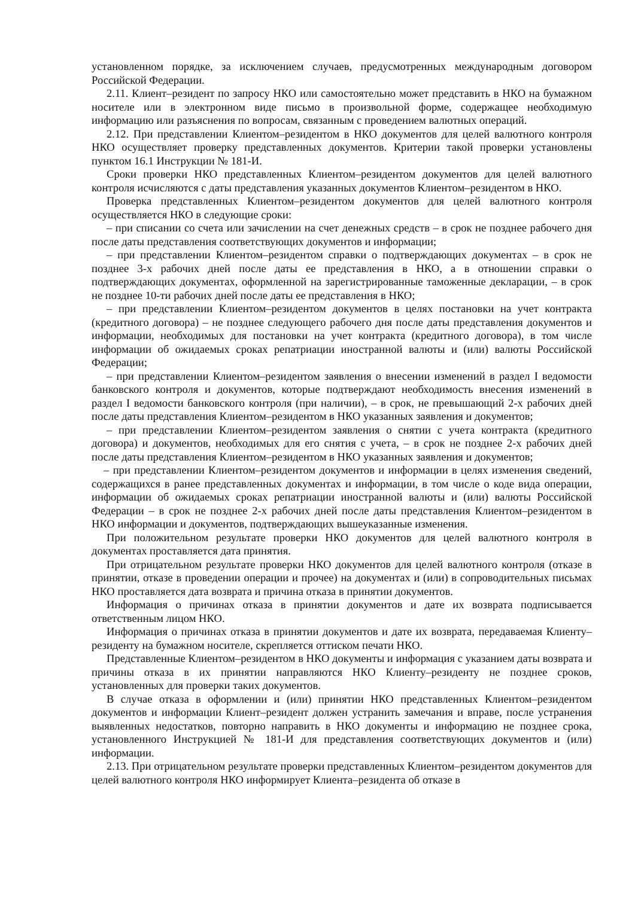установленном порядке, за исключением случаев, предусмотренных международным договором Российской Федерации.
2.11. Клиент–резидент по запросу НКО или самостоятельно может представить в НКО на бумажном носителе или в электронном виде письмо в произвольной форме, содержащее необходимую информацию или разъяснения по вопросам, связанным с проведением валютных операций.
2.12. При представлении Клиентом–резидентом в НКО документов для целей валютного контроля НКО осуществляет проверку представленных документов. Критерии такой проверки установлены пунктом 16.1 Инструкции № 181-И.
Сроки проверки НКО представленных Клиентом–резидентом документов для целей валютного контроля исчисляются с даты представления указанных документов Клиентом–резидентом в НКО.
Проверка представленных Клиентом–резидентом документов для целей валютного контроля осуществляется НКО в следующие сроки:
– при списании со счета или зачислении на счет денежных средств – в срок не позднее рабочего дня после даты представления соответствующих документов и информации;
– при представлении Клиентом–резидентом справки о подтверждающих документах – в срок не позднее 3-х рабочих дней после даты ее представления в НКО, а в отношении справки о подтверждающих документах, оформленной на зарегистрированные таможенные декларации, – в срок не позднее 10-ти рабочих дней после даты ее представления в НКО;
– при представлении Клиентом–резидентом документов в целях постановки на учет контракта (кредитного договора) – не позднее следующего рабочего дня после даты представления документов и информации, необходимых для постановки на учет контракта (кредитного договора), в том числе информации об ожидаемых сроках репатриации иностранной валюты и (или) валюты Российской Федерации;
– при представлении Клиентом–резидентом заявления о внесении изменений в раздел I ведомости банковского контроля и документов, которые подтверждают необходимость внесения изменений в раздел I ведомости банковского контроля (при наличии), – в срок, не превышающий 2-х рабочих дней после даты представления Клиентом–резидентом в НКО указанных заявления и документов;
– при представлении Клиентом–резидентом заявления о снятии с учета контракта (кредитного договора) и документов, необходимых для его снятия с учета, – в срок не позднее 2-х рабочих дней после даты представления Клиентом–резидентом в НКО указанных заявления и документов;
– при представлении Клиентом–резидентом документов и информации в целях изменения сведений, содержащихся в ранее представленных документах и информации, в том числе о коде вида операции, информации об ожидаемых сроках репатриации иностранной валюты и (или) валюты Российской Федерации – в срок не позднее 2-х рабочих дней после даты представления Клиентом–резидентом в НКО информации и документов, подтверждающих вышеуказанные изменения.
При положительном результате проверки НКО документов для целей валютного контроля в документах проставляется дата принятия.
При отрицательном результате проверки НКО документов для целей валютного контроля (отказе в принятии, отказе в проведении операции и прочее) на документах и (или) в сопроводительных письмах НКО проставляется дата возврата и причина отказа в принятии документов.
Информация о причинах отказа в принятии документов и дате их возврата подписывается ответственным лицом НКО.
Информация о причинах отказа в принятии документов и дате их возврата, передаваемая Клиенту–резиденту на бумажном носителе, скрепляется оттиском печати НКО.
Представленные Клиентом–резидентом в НКО документы и информация с указанием даты возврата и причины отказа в их принятии направляются НКО Клиенту–резиденту не позднее сроков, установленных для проверки таких документов.
В случае отказа в оформлении и (или) принятии НКО представленных Клиентом–резидентом документов и информации Клиент–резидент должен устранить замечания и вправе, после устранения выявленных недостатков, повторно направить в НКО документы и информацию не позднее срока, установленного Инструкцией № 181-И для представления соответствующих документов и (или) информации.
2.13. При отрицательном результате проверки представленных Клиентом–резидентом документов для целей валютного контроля НКО информирует Клиента–резидента об отказе в